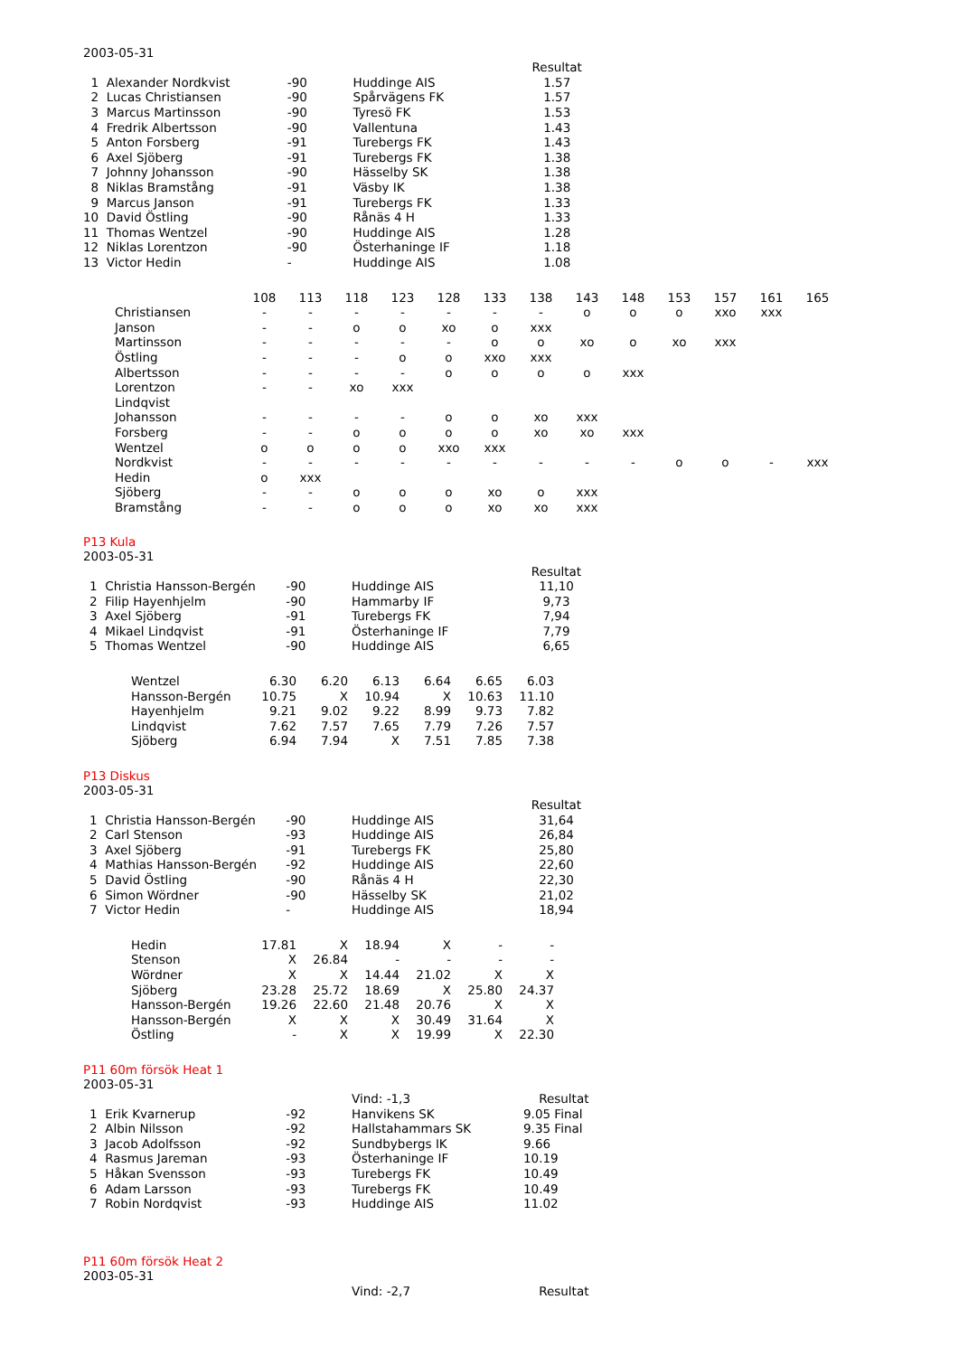2003-05-31
| | | | | Resultat |
| 1 | Alexander Nordkvist | -90 | Huddinge AIS | 1.57 |
| 2 | Lucas Christiansen | -90 | Spårvägens FK | 1.57 |
| 3 | Marcus Martinsson | -90 | Tyresö FK | 1.53 |
| 4 | Fredrik Albertsson | -90 | Vallentuna | 1.43 |
| 5 | Anton Forsberg | -91 | Turebergs FK | 1.43 |
| 6 | Axel Sjöberg | -91 | Turebergs FK | 1.38 |
| 7 | Johnny Johansson | -90 | Hässelby SK | 1.38 |
| 8 | Niklas Bramstång | -91 | Väsby IK | 1.38 |
| 9 | Marcus Janson | -91 | Turebergs FK | 1.33 |
| 10 | David Östling | -90 | Rånäs 4 H | 1.33 |
| 11 | Thomas Wentzel | -90 | Huddinge AIS | 1.28 |
| 12 | Niklas Lorentzon | -90 | Österhaninge IF | 1.18 |
| 13 | Victor Hedin | - | Huddinge AIS | 1.08 |
| | 108 | 113 | 118 | 123 | 128 | 133 | 138 | 143 | 148 | 153 | 157 | 161 | 165 |
| --- | --- | --- | --- | --- | --- | --- | --- | --- | --- | --- | --- | --- | --- |
| Christiansen | - | - | - | - | - | - | - | o | o | o | xxo | xxx | |
| Janson | - | - | o | o | xo | o | xxx | | | | | | |
| Martinsson | - | - | - | - | - | o | o | xo | o | xo | xxx | | |
| Östling | - | - | - | o | o | xxo | xxx | | | | | | |
| Albertsson | - | - | - | - | o | o | o | o | xxx | | | | |
| Lorentzon | - | - | xo | xxx | | | | | | | | | |
| Lindqvist | | | | | | | | | | | | | |
| Johansson | - | - | - | - | o | o | xo | xxx | | | | | |
| Forsberg | - | - | o | o | o | o | xo | xo | xxx | | | | |
| Wentzel | o | o | o | o | xxo | xxx | | | | | | | |
| Nordkvist | - | - | - | - | - | - | - | - | - | o | o | - | xxx |
| Hedin | o | xxx | | | | | | | | | | | |
| Sjöberg | - | - | o | o | o | xo | o | xxx | | | | | |
| Bramstång | - | - | o | o | o | xo | xo | xxx | | | | | |
P13 Kula
2003-05-31
| | | | | Resultat |
| 1 | Christia Hansson-Bergén | -90 | Huddinge AIS | 11,10 |
| 2 | Filip Hayenhjelm | -90 | Hammarby IF | 9,73 |
| 3 | Axel Sjöberg | -91 | Turebergs FK | 7,94 |
| 4 | Mikael Lindqvist | -91 | Österhaninge IF | 7,79 |
| 5 | Thomas Wentzel | -90 | Huddinge AIS | 6,65 |
| Wentzel | 6.30 | 6.20 | 6.13 | 6.64 | 6.65 | 6.03 |
| Hansson-Bergén | 10.75 | X | 10.94 | X | 10.63 | 11.10 |
| Hayenhjelm | 9.21 | 9.02 | 9.22 | 8.99 | 9.73 | 7.82 |
| Lindqvist | 7.62 | 7.57 | 7.65 | 7.79 | 7.26 | 7.57 |
| Sjöberg | 6.94 | 7.94 | X | 7.51 | 7.85 | 7.38 |
P13 Diskus
2003-05-31
| | | | | Resultat |
| 1 | Christia Hansson-Bergén | -90 | Huddinge AIS | 31,64 |
| 2 | Carl Stenson | -93 | Huddinge AIS | 26,84 |
| 3 | Axel Sjöberg | -91 | Turebergs FK | 25,80 |
| 4 | Mathias Hansson-Bergén | -92 | Huddinge AIS | 22,60 |
| 5 | David Östling | -90 | Rånäs 4 H | 22,30 |
| 6 | Simon Wördner | -90 | Hässelby SK | 21,02 |
| 7 | Victor Hedin | - | Huddinge AIS | 18,94 |
| Hedin | 17.81 | X | 18.94 | X | - | - |
| Stenson | X | 26.84 | - | - | - | - |
| Wördner | X | X | 14.44 | 21.02 | X | X |
| Sjöberg | 23.28 | 25.72 | 18.69 | X | 25.80 | 24.37 |
| Hansson-Bergén | 19.26 | 22.60 | 21.48 | 20.76 | X | X |
| Hansson-Bergén | X | X | X | 30.49 | 31.64 | X |
| Östling | - | X | X | 19.99 | X | 22.30 |
P11 60m försök Heat 1
2003-05-31
| | | | Vind: -1,3 | Resultat |
| 1 | Erik Kvarnerup | -92 | Hanvikens SK | 9.05 Final |
| 2 | Albin Nilsson | -92 | Hallstahammars SK | 9.35 Final |
| 3 | Jacob Adolfsson | -92 | Sundbybergs IK | 9.66 |
| 4 | Rasmus Jareman | -93 | Österhaninge IF | 10.19 |
| 5 | Håkan Svensson | -93 | Turebergs FK | 10.49 |
| 6 | Adam Larsson | -93 | Turebergs FK | 10.49 |
| 7 | Robin Nordqvist | -93 | Huddinge AIS | 11.02 |
P11 60m försök Heat 2
2003-05-31
| | | | Vind: -2,7 | Resultat |